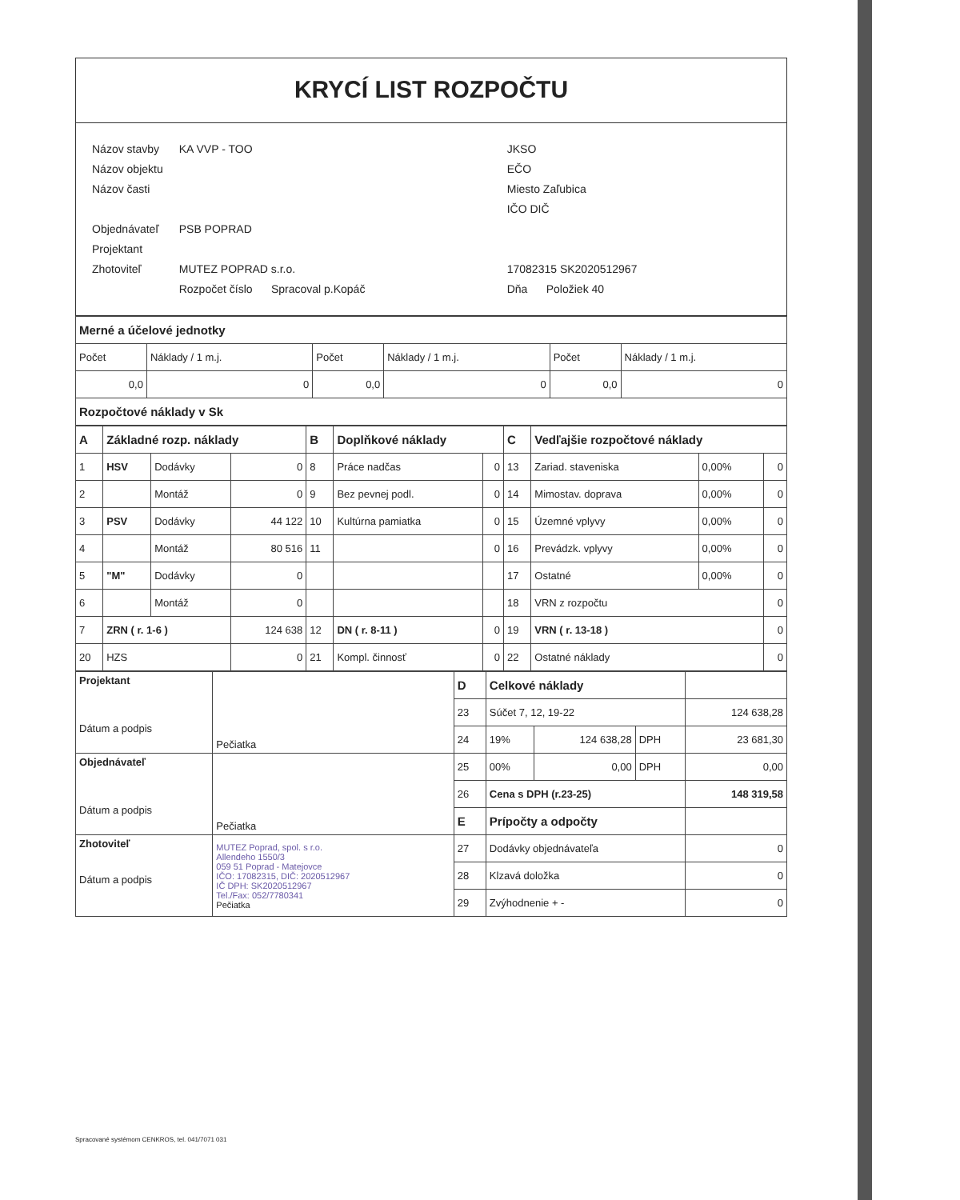KRYCÍ LIST ROZPOČTU
Názov stavby
Názov objektu
Názov časti
Objednávateľ
Projektant
Zhotoviteľ
KA VVP - TOO
PSB POPRAD
MUTEZ POPRAD s.r.o.
Rozpočet číslo Spracoval p.Kopáč
JKSO
EČO
Miesto Zaľubica
IČO DIČ
17082315 SK2020512967
Dňa Položiek 40
| Merné a účelové jednotky | | | | | |
| Počet | Náklady / 1 m.j. | Počet | Náklady / 1 m.j. | Počet | Náklady / 1 m.j. |
| 0,0 | 0 | 0,0 | 0 | 0,0 | 0 |
| Rozpočtové náklady v Sk | | | | | |
| A | Základné rozp. náklady | | | B | Doplňkové náklady | | C | Vedľajšie rozpočtové náklady | | |
| 1 | HSV | Dodávky | 0 | 8 | Práce nadčas | 0 | 13 | Zariad. staveniska | 0,00% | 0 |
| 2 | | Montáž | 0 | 9 | Bez pevnej podl. | 0 | 14 | Mimostav. doprava | 0,00% | 0 |
| 3 | PSV | Dodávky | 44 122 | 10 | Kultúrna pamiatka | 0 | 15 | Územné vplyvy | 0,00% | 0 |
| 4 | | Montáž | 80 516 | 11 | | 0 | 16 | Prevádzk. vplyvy | 0,00% | 0 |
| 5 | "M" | Dodávky | 0 | | | | 17 | Ostatné | 0,00% | 0 |
| 6 | | Montáž | 0 | | | | 18 | VRN z rozpočtu | | 0 |
| 7 | ZRN ( r. 1-6 ) | | 124 638 | 12 | DN ( r. 8-11 ) | 0 | 19 | VRN ( r. 13-18 ) | | 0 |
| 20 | HZS | | 0 | 21 | Kompl. činnosť | 0 | 22 | Ostatné náklady | | 0 |
| Projektant Dátum a podpis | Pečiatka | D | Celkové náklady | | | |
| | | 23 | Súčet 7, 12, 19-22 | | | 124 638,28 |
| | | 24 | 19% | 124 638,28 | DPH | 23 681,30 |
| Objednávateľ Dátum a podpis | Pečiatka | 25 | 00% | 0,00 | DPH | 0,00 |
| | | 26 | Cena s DPH (r.23-25) | | | 148 319,58 |
| | | E | Prípočty a odpočty | | | |
| Zhotoviteľ Dátum a podpis | MUTEZ Poprad, spol. s r.o. Allendeho 1550/3 059 51 Poprad - Matejovce IČO: 17082315, DIČ: 2020512967 IČ DPH: SK2020512967 Tel./Fax: 052/7780341 Pečiatka | 27 | Dodávky objednávateľa | | | 0 |
| | | 28 | Klzavá doložka | | | 0 |
| | | 29 | Zvýhodnenie + - | | | 0 |
Spracované systémom CENKROS, tel. 041/7071 031